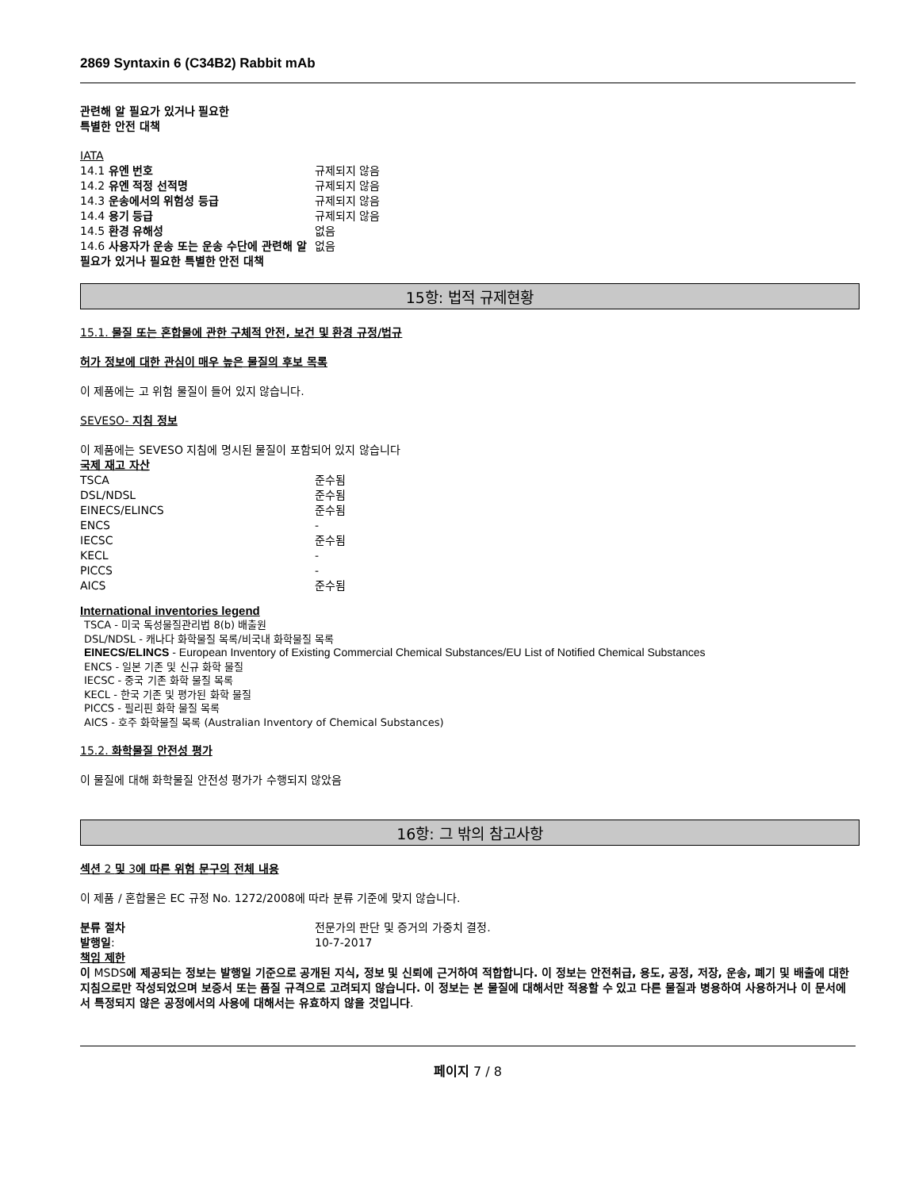2869 Syntaxin 6 (C34B2) Rabbit mAb
관련해 알 필요가 있거나 필요한
특별한 안전 대책
IATA
| 14.1 유엔 번호 | 규제되지 않음 |
| 14.2 유엔 적정 선적명 | 규제되지 않음 |
| 14.3 운송에서의 위험성 등급 | 규제되지 않음 |
| 14.4 용기 등급 | 규제되지 않음 |
| 14.5 환경 유해성 | 없음 |
| 14.6 사용자가 운송 또는 운송 수단에 관련해 알 필요가 있거나 필요한 특별한 안전 대책 | 없음 |
15항: 법적 규제현황
15.1. 물질 또는 혼합물에 관한 구체적 안전, 보건 및 환경 규정/법규
허가 정보에 대한 관심이 매우 높은 물질의 후보 목록
이 제품에는 고 위험 물질이 들어 있지 않습니다.
SEVESO- 지침 정보
이 제품에는 SEVESO 지침에 명시된 물질이 포함되어 있지 않습니다
국제 재고 자산
| TSCA | 준수됨 |
| DSL/NDSL | 준수됨 |
| EINECS/ELINCS | 준수됨 |
| ENCS | - |
| IECSC | 준수됨 |
| KECL | - |
| PICCS | - |
| AICS | 준수됨 |
International inventories legend
TSCA - 미국 독성물질관리법 8(b) 배출원
DSL/NDSL - 캐나다 화학물질 목록/비국내 화학물질 목록
EINECS/ELINCS - European Inventory of Existing Commercial Chemical Substances/EU List of Notified Chemical Substances
ENCS - 일본 기존 및 신규 화학 물질
IECSC - 중국 기존 화학 물질 목록
KECL - 한국 기존 및 평가된 화학 물질
PICCS - 필리핀 화학 물질 목록
AICS - 호주 화학물질 목록 (Australian Inventory of Chemical Substances)
15.2. 화학물질 안전성 평가
이 물질에 대해 화학물질 안전성 평가가 수행되지 않았음
16항: 그 밖의 참고사항
섹션 2 및 3에 따른 위험 문구의 전체 내용
이 제품 / 혼합물은 EC 규정 No. 1272/2008에 따라 분류 기준에 맞지 않습니다.
| 분류 절차 | 전문가의 판단 및 증거의 가중치 결정. |
| 발행일 : | 10-7-2017 |
책임 제한
이 MSDS에 제공되는 정보는 발행일 기준으로 공개된 지식, 정보 및 신뢰에 근거하여 적합합니다. 이 정보는 안전취급, 용도, 공정, 저장, 운송, 폐기 및 배출에 대한 지침으로만 작성되었으며 보증서 또는 품질 규격으로 고려되지 않습니다. 이 정보는 본 물질에 대해서만 적용할 수 있고 다른 물질과 병용하여 사용하거나 이 문서에서 특정되지 않은 공정에서의 사용에 대해서는 유효하지 않을 것입니다.
페이지 7 / 8